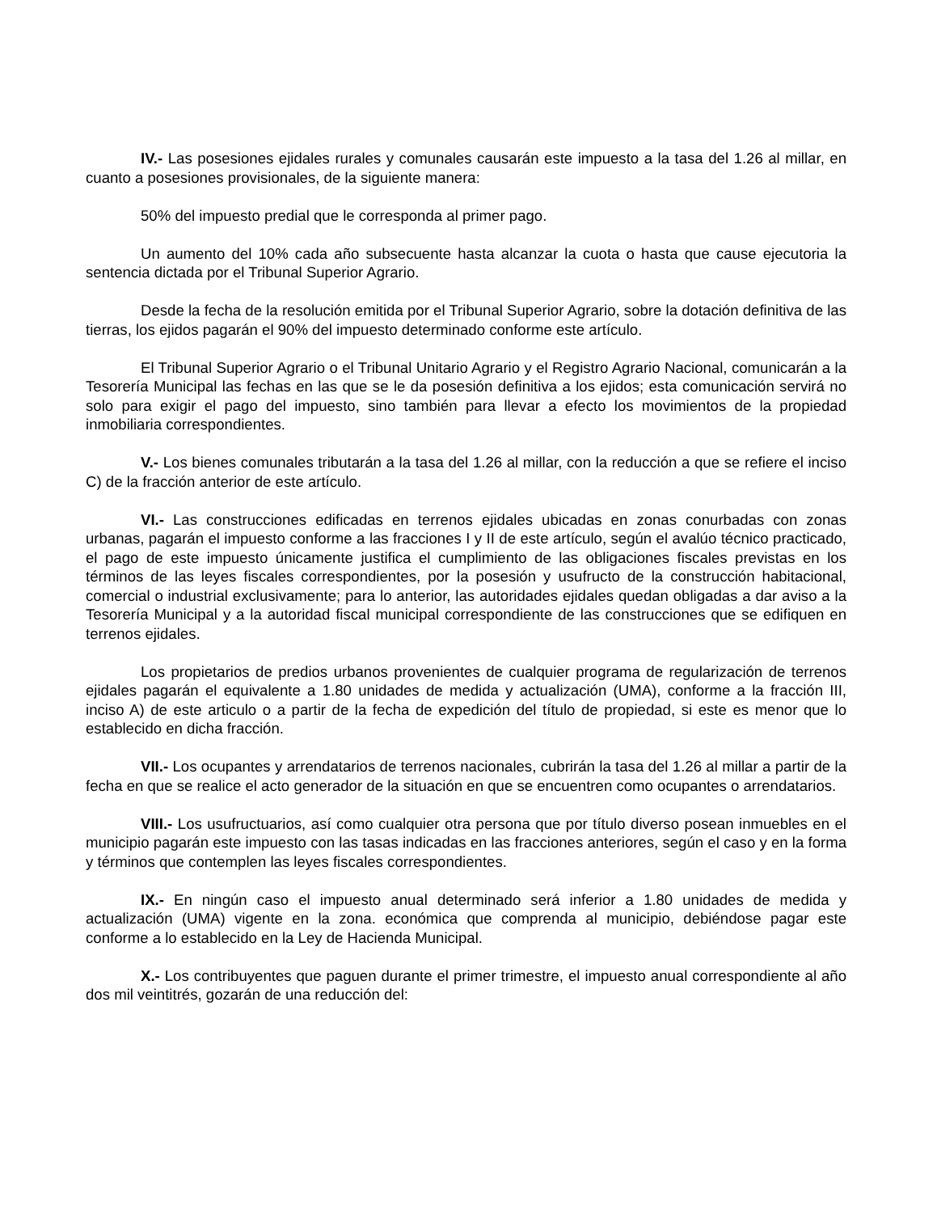IV.- Las posesiones ejidales rurales y comunales causarán este impuesto a la tasa del 1.26 al millar, en cuanto a posesiones provisionales, de la siguiente manera:
50% del impuesto predial que le corresponda al primer pago.
Un aumento del 10% cada año subsecuente hasta alcanzar la cuota o hasta que cause ejecutoria la sentencia dictada por el Tribunal Superior Agrario.
Desde la fecha de la resolución emitida por el Tribunal Superior Agrario, sobre la dotación definitiva de las tierras, los ejidos pagarán el 90% del impuesto determinado conforme este artículo.
El Tribunal Superior Agrario o el Tribunal Unitario Agrario y el Registro Agrario Nacional, comunicarán a la Tesorería Municipal las fechas en las que se le da posesión definitiva a los ejidos; esta comunicación servirá no solo para exigir el pago del impuesto, sino también para llevar a efecto los movimientos de la propiedad inmobiliaria correspondientes.
V.- Los bienes comunales tributarán a la tasa del 1.26 al millar, con la reducción a que se refiere el inciso C) de la fracción anterior de este artículo.
VI.- Las construcciones edificadas en terrenos ejidales ubicadas en zonas conurbadas con zonas urbanas, pagarán el impuesto conforme a las fracciones I y II de este artículo, según el avalúo técnico practicado, el pago de este impuesto únicamente justifica el cumplimiento de las obligaciones fiscales previstas en los términos de las leyes fiscales correspondientes, por la posesión y usufructo de la construcción habitacional, comercial o industrial exclusivamente; para lo anterior, las autoridades ejidales quedan obligadas a dar aviso a la Tesorería Municipal y a la autoridad fiscal municipal correspondiente de las construcciones que se edifiquen en terrenos ejidales.
Los propietarios de predios urbanos provenientes de cualquier programa de regularización de terrenos ejidales pagarán el equivalente a 1.80 unidades de medida y actualización (UMA), conforme a la fracción III, inciso A) de este articulo o a partir de la fecha de expedición del título de propiedad, si este es menor que lo establecido en dicha fracción.
VII.- Los ocupantes y arrendatarios de terrenos nacionales, cubrirán la tasa del 1.26 al millar a partir de la fecha en que se realice el acto generador de la situación en que se encuentren como ocupantes o arrendatarios.
VIII.- Los usufructuarios, así como cualquier otra persona que por título diverso posean inmuebles en el municipio pagarán este impuesto con las tasas indicadas en las fracciones anteriores, según el caso y en la forma y términos que contemplen las leyes fiscales correspondientes.
IX.- En ningún caso el impuesto anual determinado será inferior a 1.80 unidades de medida y actualización (UMA) vigente en la zona. económica que comprenda al municipio, debiéndose pagar este conforme a lo establecido en la Ley de Hacienda Municipal.
X.- Los contribuyentes que paguen durante el primer trimestre, el impuesto anual correspondiente al año dos mil veintitrés, gozarán de una reducción del: